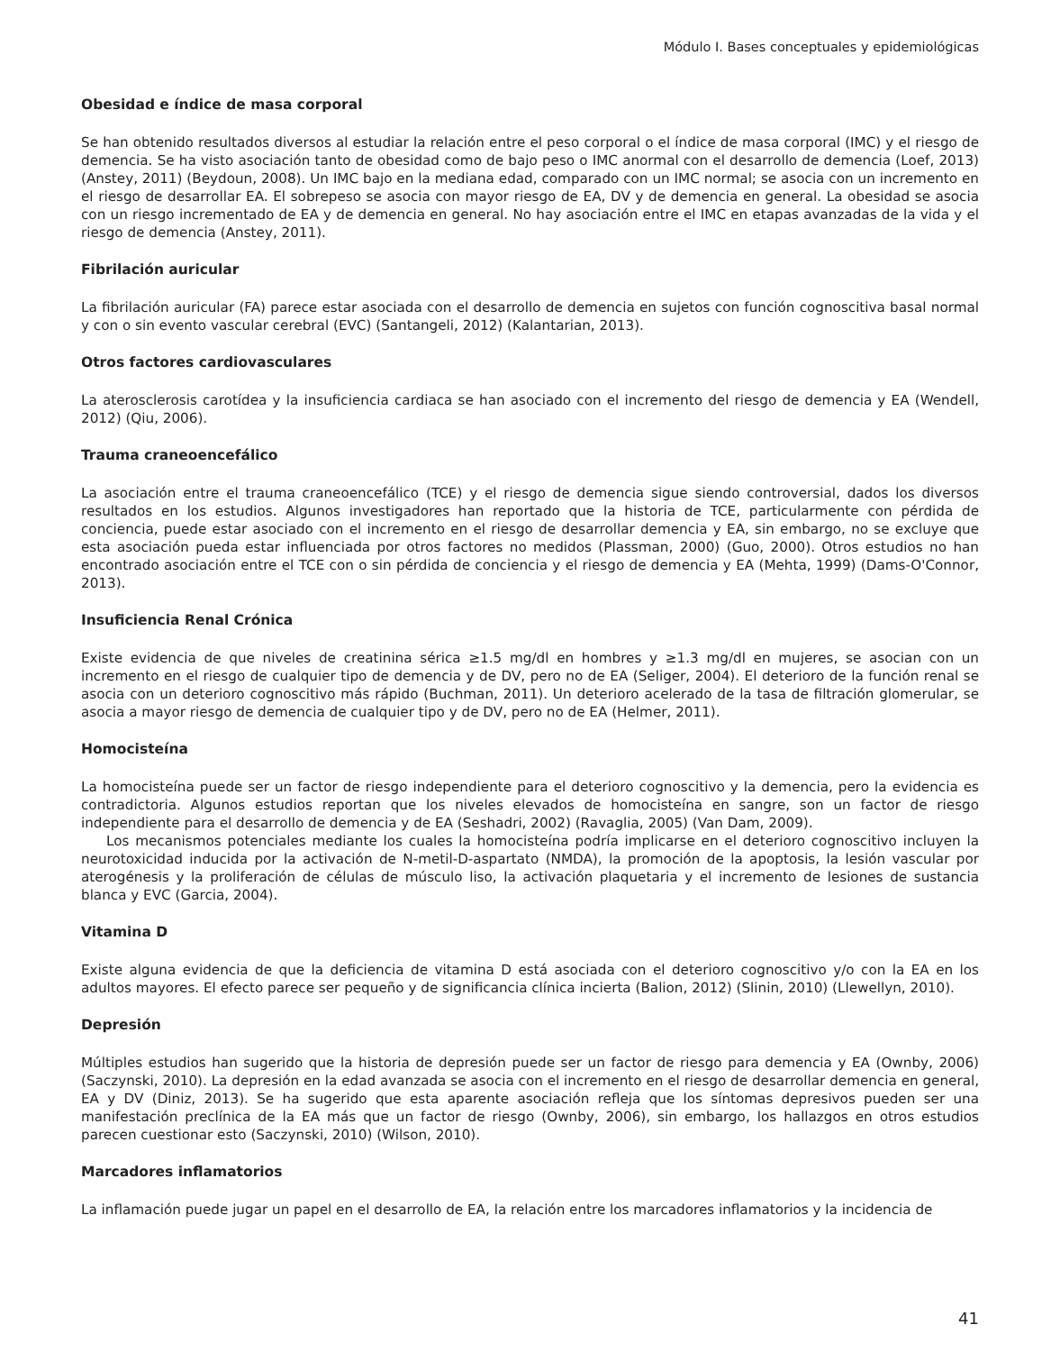Módulo I. Bases conceptuales y epidemiológicas
Obesidad e índice de masa corporal
Se han obtenido resultados diversos al estudiar la relación entre el peso corporal o el índice de masa corporal (IMC) y el riesgo de demencia. Se ha visto asociación tanto de obesidad como de bajo peso o IMC anormal con el desarrollo de demencia (Loef, 2013) (Anstey, 2011) (Beydoun, 2008). Un IMC bajo en la mediana edad, comparado con un IMC normal; se asocia con un incremento en el riesgo de desarrollar EA. El sobrepeso se asocia con mayor riesgo de EA, DV y de demencia en general. La obesidad se asocia con un riesgo incrementado de EA y de demencia en general. No hay asociación entre el IMC en etapas avanzadas de la vida y el riesgo de demencia (Anstey, 2011).
Fibrilación auricular
La fibrilación auricular (FA) parece estar asociada con el desarrollo de demencia en sujetos con función cognoscitiva basal normal y con o sin evento vascular cerebral (EVC) (Santangeli, 2012) (Kalantarian, 2013).
Otros factores cardiovasculares
La aterosclerosis carotídea y la insuficiencia cardiaca se han asociado con el incremento del riesgo de demencia y EA (Wendell, 2012) (Qiu, 2006).
Trauma craneoencefálico
La asociación entre el trauma craneoencefálico (TCE) y el riesgo de demencia sigue siendo controversial, dados los diversos resultados en los estudios. Algunos investigadores han reportado que la historia de TCE, particularmente con pérdida de conciencia, puede estar asociado con el incremento en el riesgo de desarrollar demencia y EA, sin embargo, no se excluye que esta asociación pueda estar influenciada por otros factores no medidos (Plassman, 2000) (Guo, 2000). Otros estudios no han encontrado asociación entre el TCE con o sin pérdida de conciencia y el riesgo de demencia y EA (Mehta, 1999) (Dams-O'Connor, 2013).
Insuficiencia Renal Crónica
Existe evidencia de que niveles de creatinina sérica ≥1.5 mg/dl en hombres y ≥1.3 mg/dl en mujeres, se asocian con un incremento en el riesgo de cualquier tipo de demencia y de DV, pero no de EA (Seliger, 2004). El deterioro de la función renal se asocia con un deterioro cognoscitivo más rápido (Buchman, 2011). Un deterioro acelerado de la tasa de filtración glomerular, se asocia a mayor riesgo de demencia de cualquier tipo y de DV, pero no de EA (Helmer, 2011).
Homocisteína
La homocisteína puede ser un factor de riesgo independiente para el deterioro cognoscitivo y la demencia, pero la evidencia es contradictoria. Algunos estudios reportan que los niveles elevados de homocisteína en sangre, son un factor de riesgo independiente para el desarrollo de demencia y de EA (Seshadri, 2002) (Ravaglia, 2005) (Van Dam, 2009).
Los mecanismos potenciales mediante los cuales la homocisteína podría implicarse en el deterioro cognoscitivo incluyen la neurotoxicidad inducida por la activación de N-metil-D-aspartato (NMDA), la promoción de la apoptosis, la lesión vascular por aterogénesis y la proliferación de células de músculo liso, la activación plaquetaria y el incremento de lesiones de sustancia blanca y EVC (Garcia, 2004).
Vitamina D
Existe alguna evidencia de que la deficiencia de vitamina D está asociada con el deterioro cognoscitivo y/o con la EA en los adultos mayores. El efecto parece ser pequeño y de significancia clínica incierta (Balion, 2012) (Slinin, 2010) (Llewellyn, 2010).
Depresión
Múltiples estudios han sugerido que la historia de depresión puede ser un factor de riesgo para demencia y EA (Ownby, 2006) (Saczynski, 2010). La depresión en la edad avanzada se asocia con el incremento en el riesgo de desarrollar demencia en general, EA y DV (Diniz, 2013). Se ha sugerido que esta aparente asociación refleja que los síntomas depresivos pueden ser una manifestación preclínica de la EA más que un factor de riesgo (Ownby, 2006), sin embargo, los hallazgos en otros estudios parecen cuestionar esto (Saczynski, 2010) (Wilson, 2010).
Marcadores inflamatorios
La inflamación puede jugar un papel en el desarrollo de EA, la relación entre los marcadores inflamatorios y la incidencia de
41